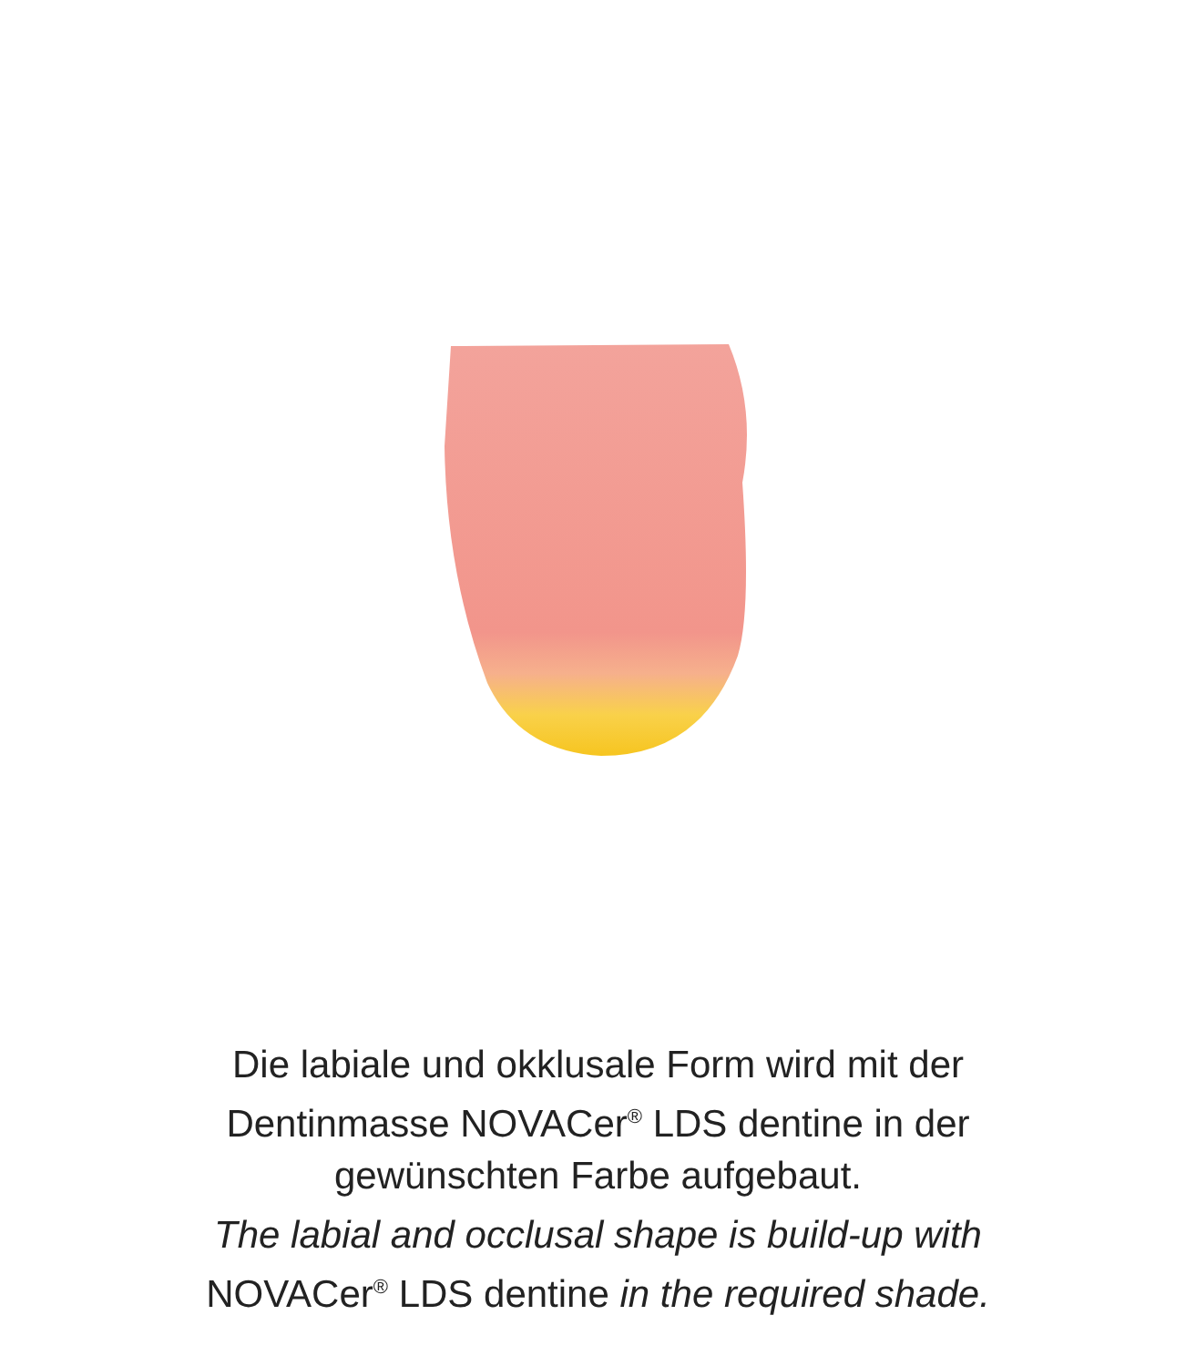Die labiale und okklusale Form wird mit der
Dentinmasse NOVACer<sup>®</sup> LDS dentine in der
gewünschten Farbe aufgebaut.
The labial and occlusal shape is build-up with
NOVACer<sup>®</sup> LDS dentine in the required shade.